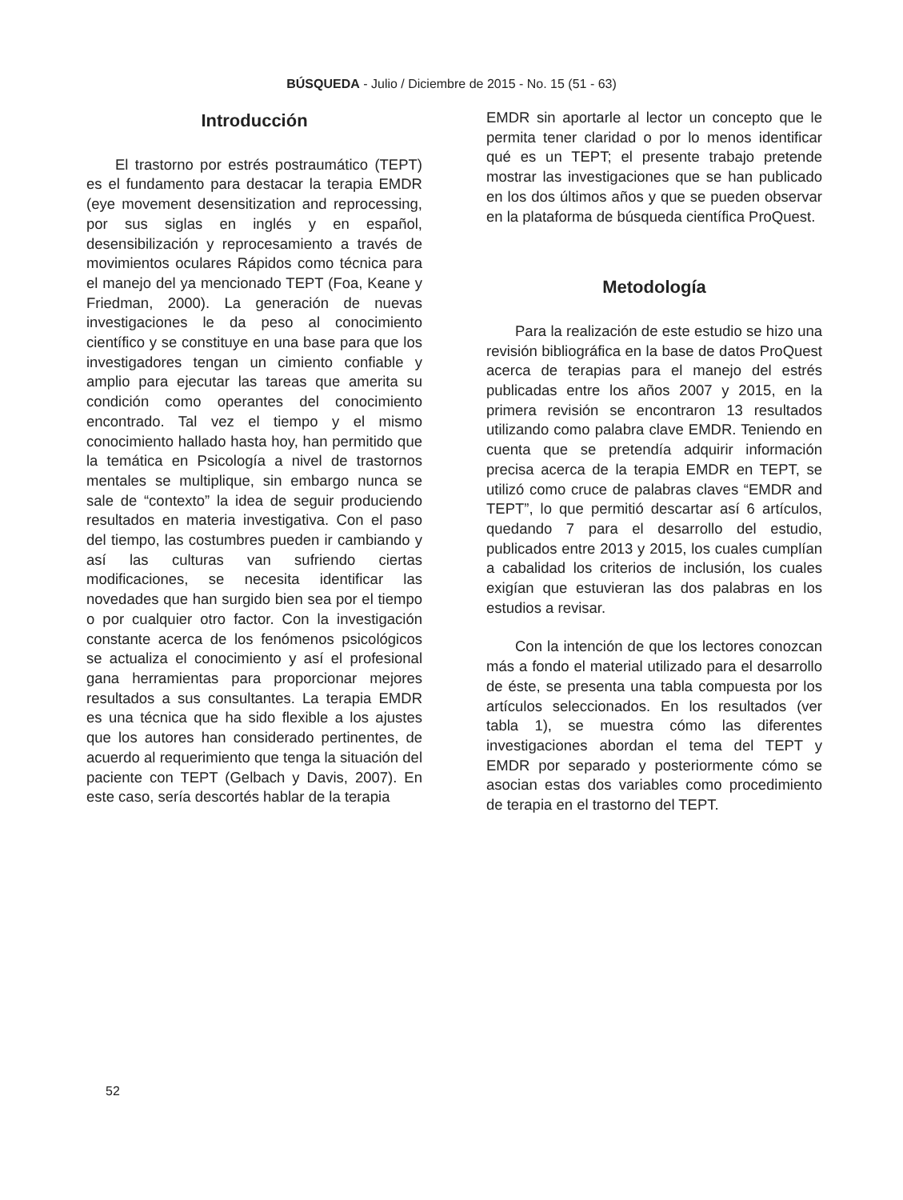BÚSQUEDA - Julio / Diciembre de 2015 - No. 15 (51 - 63)
Introducción
El trastorno por estrés postraumático (TEPT) es el fundamento para destacar la terapia EMDR (eye movement desensitization and reprocessing, por sus siglas en inglés y en español, desensibilización y reprocesamiento a través de movimientos oculares Rápidos como técnica para el manejo del ya mencionado TEPT (Foa, Keane y Friedman, 2000). La generación de nuevas investigaciones le da peso al conocimiento científico y se constituye en una base para que los investigadores tengan un cimiento confiable y amplio para ejecutar las tareas que amerita su condición como operantes del conocimiento encontrado. Tal vez el tiempo y el mismo conocimiento hallado hasta hoy, han permitido que la temática en Psicología a nivel de trastornos mentales se multiplique, sin embargo nunca se sale de “contexto” la idea de seguir produciendo resultados en materia investigativa. Con el paso del tiempo, las costumbres pueden ir cambiando y así las culturas van sufriendo ciertas modificaciones, se necesita identificar las novedades que han surgido bien sea por el tiempo o por cualquier otro factor. Con la investigación constante acerca de los fenómenos psicológicos se actualiza el conocimiento y así el profesional gana herramientas para proporcionar mejores resultados a sus consultantes. La terapia EMDR es una técnica que ha sido flexible a los ajustes que los autores han considerado pertinentes, de acuerdo al requerimiento que tenga la situación del paciente con TEPT (Gelbach y Davis, 2007). En este caso, sería descortés hablar de la terapia
EMDR sin aportarle al lector un concepto que le permita tener claridad o por lo menos identificar qué es un TEPT; el presente trabajo pretende mostrar las investigaciones que se han publicado en los dos últimos años y que se pueden observar en la plataforma de búsqueda científica ProQuest.
Metodología
Para la realización de este estudio se hizo una revisión bibliográfica en la base de datos ProQuest acerca de terapias para el manejo del estrés publicadas entre los años 2007 y 2015, en la primera revisión se encontraron 13 resultados utilizando como palabra clave EMDR. Teniendo en cuenta que se pretendía adquirir información precisa acerca de la terapia EMDR en TEPT, se utilizó como cruce de palabras claves “EMDR and TEPT”, lo que permitió descartar así 6 artículos, quedando 7 para el desarrollo del estudio, publicados entre 2013 y 2015, los cuales cumplían a cabalidad los criterios de inclusión, los cuales exigían que estuvieran las dos palabras en los estudios a revisar.
Con la intención de que los lectores conozcan más a fondo el material utilizado para el desarrollo de éste, se presenta una tabla compuesta por los artículos seleccionados. En los resultados (ver tabla 1), se muestra cómo las diferentes investigaciones abordan el tema del TEPT y EMDR por separado y posteriormente cómo se asocian estas dos variables como procedimiento de terapia en el trastorno del TEPT.
52